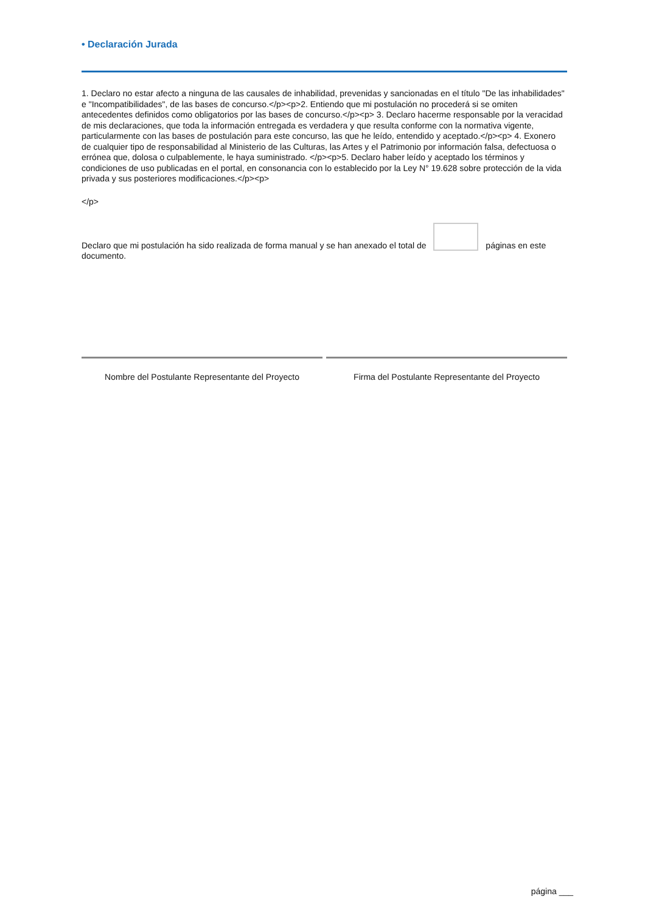• Declaración Jurada
1. Declaro no estar afecto a ninguna de las causales de inhabilidad, prevenidas y sancionadas en el título "De las inhabilidades" e "Incompatibilidades", de las bases de concurso.</p><p>2. Entiendo que mi postulación no procederá si se omiten antecedentes definidos como obligatorios por las bases de concurso.</p><p> 3. Declaro hacerme responsable por la veracidad de mis declaraciones, que toda la información entregada es verdadera y que resulta conforme con la normativa vigente, particularmente con las bases de postulación para este concurso, las que he leído, entendido y aceptado.</p><p> 4. Exonero de cualquier tipo de responsabilidad al Ministerio de las Culturas, las Artes y el Patrimonio por información falsa, defectuosa o errónea que, dolosa o culpablemente, le haya suministrado. </p><p>5. Declaro haber leído y aceptado los términos y condiciones de uso publicadas en el portal, en consonancia con lo establecido por la Ley N° 19.628 sobre protección de la vida privada y sus posteriores modificaciones.</p><p>
</p>
Declaro que mi postulación ha sido realizada de forma manual y se han anexado el total de páginas en este documento.
Nombre del Postulante Representante del Proyecto
Firma del Postulante Representante del Proyecto
página ___